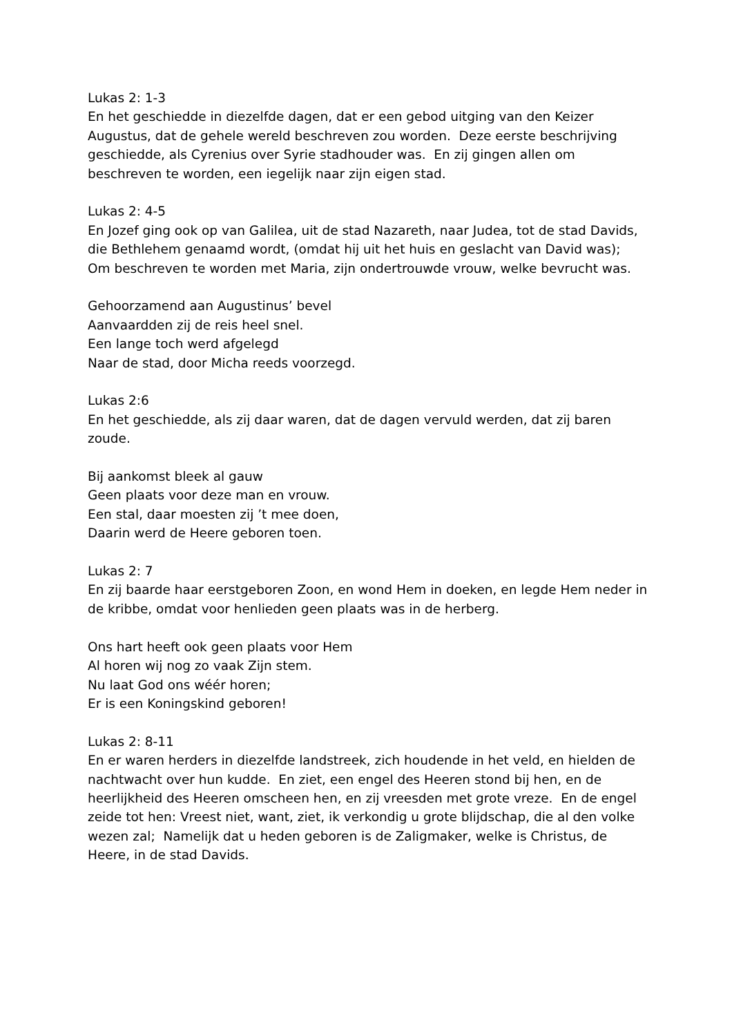Lukas 2: 1-3
En het geschiedde in diezelfde dagen, dat er een gebod uitging van den Keizer Augustus, dat de gehele wereld beschreven zou worden. Deze eerste beschrijving geschiedde, als Cyrenius over Syrie stadhouder was. En zij gingen allen om beschreven te worden, een iegelijk naar zijn eigen stad.
Lukas 2: 4-5
En Jozef ging ook op van Galilea, uit de stad Nazareth, naar Judea, tot de stad Davids, die Bethlehem genaamd wordt, (omdat hij uit het huis en geslacht van David was); Om beschreven te worden met Maria, zijn ondertrouwde vrouw, welke bevrucht was.
Gehoorzamend aan Augustinus’ bevel
Aanvaardden zij de reis heel snel.
Een lange toch werd afgelegd
Naar de stad, door Micha reeds voorzegd.
Lukas 2:6
En het geschiedde, als zij daar waren, dat de dagen vervuld werden, dat zij baren zoude.
Bij aankomst bleek al gauw
Geen plaats voor deze man en vrouw.
Een stal, daar moesten zij ’t mee doen,
Daarin werd de Heere geboren toen.
Lukas 2: 7
En zij baarde haar eerstgeboren Zoon, en wond Hem in doeken, en legde Hem neder in de kribbe, omdat voor henlieden geen plaats was in de herberg.
Ons hart heeft ook geen plaats voor Hem
Al horen wij nog zo vaak Zijn stem.
Nu laat God ons wéér horen;
Er is een Koningskind geboren!
Lukas 2: 8-11
En er waren herders in diezelfde landstreek, zich houdende in het veld, en hielden de nachtwacht over hun kudde. En ziet, een engel des Heeren stond bij hen, en de heerlijkheid des Heeren omscheen hen, en zij vreesden met grote vreze. En de engel zeide tot hen: Vreest niet, want, ziet, ik verkondig u grote blijdschap, die al den volke wezen zal; Namelijk dat u heden geboren is de Zaligmaker, welke is Christus, de Heere, in de stad Davids.